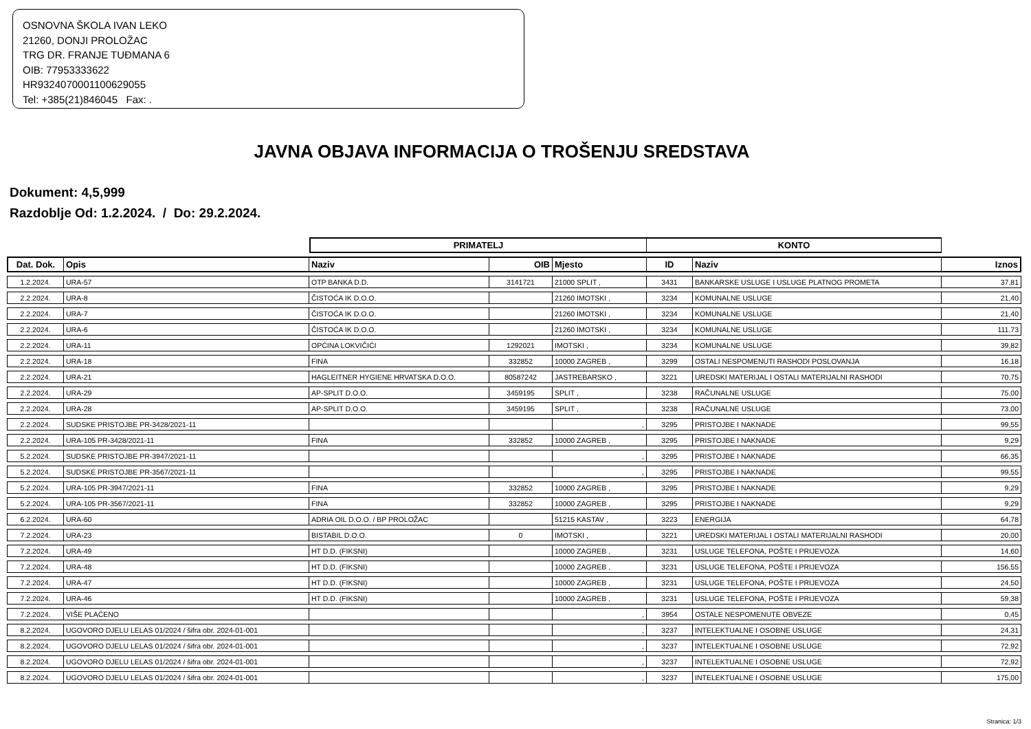OSNOVNA ŠKOLA IVAN LEKO
21260, DONJI PROLOŽAC
TRG DR. FRANJE TUĐMANA 6
OIB: 77953333622
HR9324070001100629055
Tel: +385(21)846045 Fax: .
JAVNA OBJAVA INFORMACIJA O TROŠENJU SREDSTAVA
Dokument: 4,5,999
Razdoblje Od: 1.2.2024. / Do: 29.2.2024.
| | | PRIMATELJ | | | KONTO | | |
| --- | --- | --- | --- | --- | --- | --- | --- |
| Dat. Dok. | Opis | Naziv | OIB | Mjesto | ID | Naziv | Iznos |
| 1.2.2024. | URA-57 | OTP BANKA D.D. | 3141721 | 21000 SPLIT , | 3431 | BANKARSKE USLUGE I USLUGE PLATNOG PROMETA | 37,81 |
| 2.2.2024. | URA-8 | ČISTOĆA IK D.O.O. | | 21260 IMOTSKI , | 3234 | KOMUNALNE USLUGE | 21,40 |
| 2.2.2024. | URA-7 | ČISTOĆA IK D.O.O. | | 21260 IMOTSKI , | 3234 | KOMUNALNE USLUGE | 21,40 |
| 2.2.2024. | URA-6 | ČISTOĆA IK D.O.O. | | 21260 IMOTSKI , | 3234 | KOMUNALNE USLUGE | 111,73 |
| 2.2.2024. | URA-11 | OPĆINA LOKVIČIĆI | 1292021 | IMOTSKI , | 3234 | KOMUNALNE USLUGE | 39,82 |
| 2.2.2024. | URA-18 | FINA | 332852 | 10000 ZAGREB , | 3299 | OSTALI NESPOMENUTI RASHODI POSLOVANJA | 16,18 |
| 2.2.2024. | URA-21 | HAGLEITNER HYGIENE HRVATSKA D.O.O. | 80587242 | JASTREBARSKO , | 3221 | UREDSKI MATERIJAL I OSTALI MATERIJALNI RASHODI | 70,75 |
| 2.2.2024. | URA-29 | AP-SPLIT D.O.O. | 3459195 | SPLIT , | 3238 | RAČUNALNE USLUGE | 75,00 |
| 2.2.2024. | URA-28 | AP-SPLIT D.O.O. | 3459195 | SPLIT , | 3238 | RAČUNALNE USLUGE | 73,00 |
| 2.2.2024. | SUDSKE PRISTOJBE PR-3428/2021-11 | | | , | 3295 | PRISTOJBE I NAKNADE | 99,55 |
| 2.2.2024. | URA-105 PR-3428/2021-11 | FINA | 332852 | 10000 ZAGREB , | 3295 | PRISTOJBE I NAKNADE | 9,29 |
| 5.2.2024. | SUDSKE PRISTOJBE PR-3947/2021-11 | | | , | 3295 | PRISTOJBE I NAKNADE | 66,35 |
| 5.2.2024. | SUDSKE PRISTOJBE PR-3567/2021-11 | | | , | 3295 | PRISTOJBE I NAKNADE | 99,55 |
| 5.2.2024. | URA-105 PR-3947/2021-11 | FINA | 332852 | 10000 ZAGREB , | 3295 | PRISTOJBE I NAKNADE | 9,29 |
| 5.2.2024. | URA-105 PR-3567/2021-11 | FINA | 332852 | 10000 ZAGREB , | 3295 | PRISTOJBE I NAKNADE | 9,29 |
| 6.2.2024. | URA-60 | ADRIA OIL D.O.O. / BP PROLOŽAC | | 51215 KASTAV , | 3223 | ENERGIJA | 64,78 |
| 7.2.2024. | URA-23 | BISTABIL D.O.O. | 0 | IMOTSKI , | 3221 | UREDSKI MATERIJAL I OSTALI MATERIJALNI RASHODI | 20,00 |
| 7.2.2024. | URA-49 | HT D.D. (FIKSNI) | | 10000 ZAGREB , | 3231 | USLUGE TELEFONA, POŠTE I PRIJEVOZA | 14,60 |
| 7.2.2024. | URA-48 | HT D.D. (FIKSNI) | | 10000 ZAGREB , | 3231 | USLUGE TELEFONA, POŠTE I PRIJEVOZA | 156,55 |
| 7.2.2024. | URA-47 | HT D.D. (FIKSNI) | | 10000 ZAGREB , | 3231 | USLUGE TELEFONA, POŠTE I PRIJEVOZA | 24,50 |
| 7.2.2024. | URA-46 | HT D.D. (FIKSNI) | | 10000 ZAGREB , | 3231 | USLUGE TELEFONA, POŠTE I PRIJEVOZA | 59,38 |
| 7.2.2024. | VIŠE PLAĆENO | | | , | 3954 | OSTALE NESPOMENUTE OBVEZE | 0,45 |
| 8.2.2024. | UGOVORO DJELU LELAS 01/2024 / šifra obr. 2024-01-001 | | | , | 3237 | INTELEKTUALNE I OSOBNE USLUGE | 24,31 |
| 8.2.2024. | UGOVORO DJELU LELAS 01/2024 / šifra obr. 2024-01-001 | | | , | 3237 | INTELEKTUALNE I OSOBNE USLUGE | 72,92 |
| 8.2.2024. | UGOVORO DJELU LELAS 01/2024 / šifra obr. 2024-01-001 | | | , | 3237 | INTELEKTUALNE I OSOBNE USLUGE | 72,92 |
| 8.2.2024. | UGOVORO DJELU LELAS 01/2024 / šifra obr. 2024-01-001 | | | , | 3237 | INTELEKTUALNE I OSOBNE USLUGE | 175,00 |
Stranica: 1/3